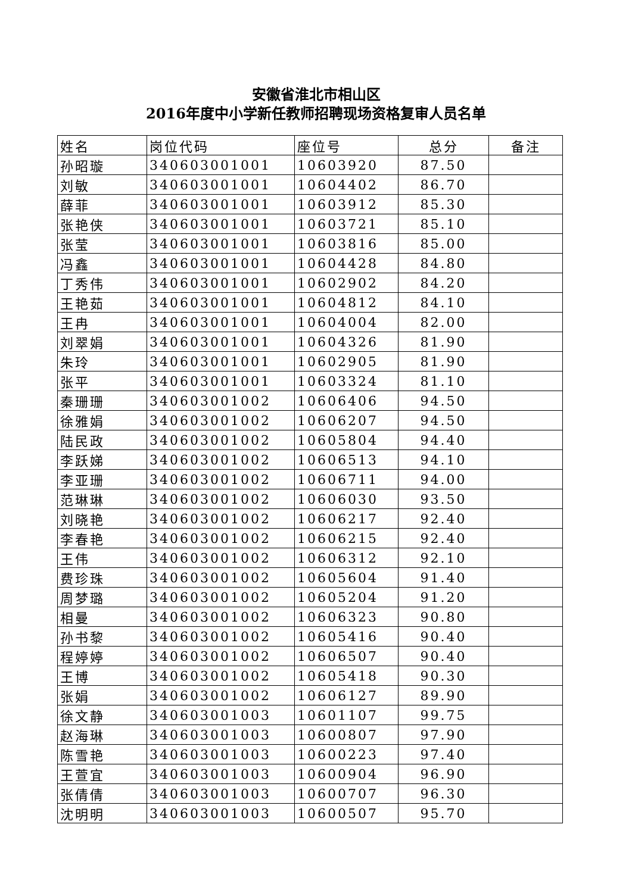安徽省淮北市相山区
2016年度中小学新任教师招聘现场资格复审人员名单
| 姓名 | 岗位代码 | 座位号 | 总分 | 备注 |
| --- | --- | --- | --- | --- |
| 孙昭璇 | 340603001001 | 10603920 | 87.50 | |
| 刘敏 | 340603001001 | 10604402 | 86.70 | |
| 薛菲 | 340603001001 | 10603912 | 85.30 | |
| 张艳侠 | 340603001001 | 10603721 | 85.10 | |
| 张莹 | 340603001001 | 10603816 | 85.00 | |
| 冯鑫 | 340603001001 | 10604428 | 84.80 | |
| 丁秀伟 | 340603001001 | 10602902 | 84.20 | |
| 王艳茹 | 340603001001 | 10604812 | 84.10 | |
| 王冉 | 340603001001 | 10604004 | 82.00 | |
| 刘翠娟 | 340603001001 | 10604326 | 81.90 | |
| 朱玲 | 340603001001 | 10602905 | 81.90 | |
| 张平 | 340603001001 | 10603324 | 81.10 | |
| 秦珊珊 | 340603001002 | 10606406 | 94.50 | |
| 徐雅娟 | 340603001002 | 10606207 | 94.50 | |
| 陆民政 | 340603001002 | 10605804 | 94.40 | |
| 李跃娣 | 340603001002 | 10606513 | 94.10 | |
| 李亚珊 | 340603001002 | 10606711 | 94.00 | |
| 范琳琳 | 340603001002 | 10606030 | 93.50 | |
| 刘晓艳 | 340603001002 | 10606217 | 92.40 | |
| 李春艳 | 340603001002 | 10606215 | 92.40 | |
| 王伟 | 340603001002 | 10606312 | 92.10 | |
| 费珍珠 | 340603001002 | 10605604 | 91.40 | |
| 周梦璐 | 340603001002 | 10605204 | 91.20 | |
| 相曼 | 340603001002 | 10606323 | 90.80 | |
| 孙书黎 | 340603001002 | 10605416 | 90.40 | |
| 程婷婷 | 340603001002 | 10606507 | 90.40 | |
| 王博 | 340603001002 | 10605418 | 90.30 | |
| 张娟 | 340603001002 | 10606127 | 89.90 | |
| 徐文静 | 340603001003 | 10601107 | 99.75 | |
| 赵海琳 | 340603001003 | 10600807 | 97.90 | |
| 陈雪艳 | 340603001003 | 10600223 | 97.40 | |
| 王萱宜 | 340603001003 | 10600904 | 96.90 | |
| 张倩倩 | 340603001003 | 10600707 | 96.30 | |
| 沈明明 | 340603001003 | 10600507 | 95.70 | |